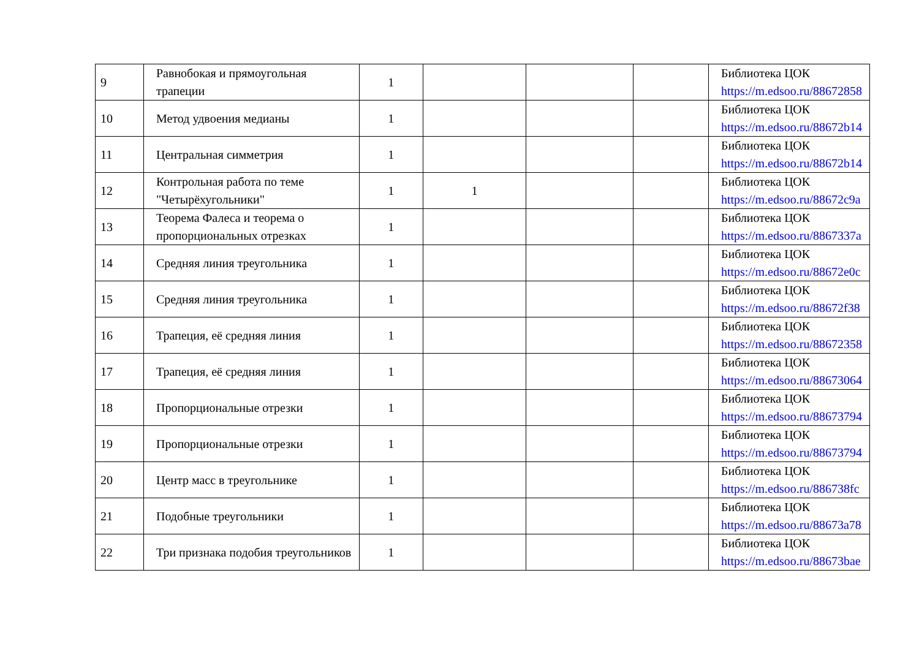| 9 | Равнобокая и прямоугольная трапеции | 1 | | | | Библиотека ЦОК https://m.edsoo.ru/88672858 |
| 10 | Метод удвоения медианы | 1 | | | | Библиотека ЦОК https://m.edsoo.ru/88672b14 |
| 11 | Центральная симметрия | 1 | | | | Библиотека ЦОК https://m.edsoo.ru/88672b14 |
| 12 | Контрольная работа по теме "Четырёхугольники" | 1 | 1 | | | Библиотека ЦОК https://m.edsoo.ru/88672c9a |
| 13 | Теорема Фалеса и теорема о пропорциональных отрезках | 1 | | | | Библиотека ЦОК https://m.edsoo.ru/8867337a |
| 14 | Средняя линия треугольника | 1 | | | | Библиотека ЦОК https://m.edsoo.ru/88672e0c |
| 15 | Средняя линия треугольника | 1 | | | | Библиотека ЦОК https://m.edsoo.ru/88672f38 |
| 16 | Трапеция, её средняя линия | 1 | | | | Библиотека ЦОК https://m.edsoo.ru/88672358 |
| 17 | Трапеция, её средняя линия | 1 | | | | Библиотека ЦОК https://m.edsoo.ru/88673064 |
| 18 | Пропорциональные отрезки | 1 | | | | Библиотека ЦОК https://m.edsoo.ru/88673794 |
| 19 | Пропорциональные отрезки | 1 | | | | Библиотека ЦОК https://m.edsoo.ru/88673794 |
| 20 | Центр масс в треугольнике | 1 | | | | Библиотека ЦОК https://m.edsoo.ru/886738fc |
| 21 | Подобные треугольники | 1 | | | | Библиотека ЦОК https://m.edsoo.ru/88673a78 |
| 22 | Три признака подобия треугольников | 1 | | | | Библиотека ЦОК https://m.edsoo.ru/88673bae |